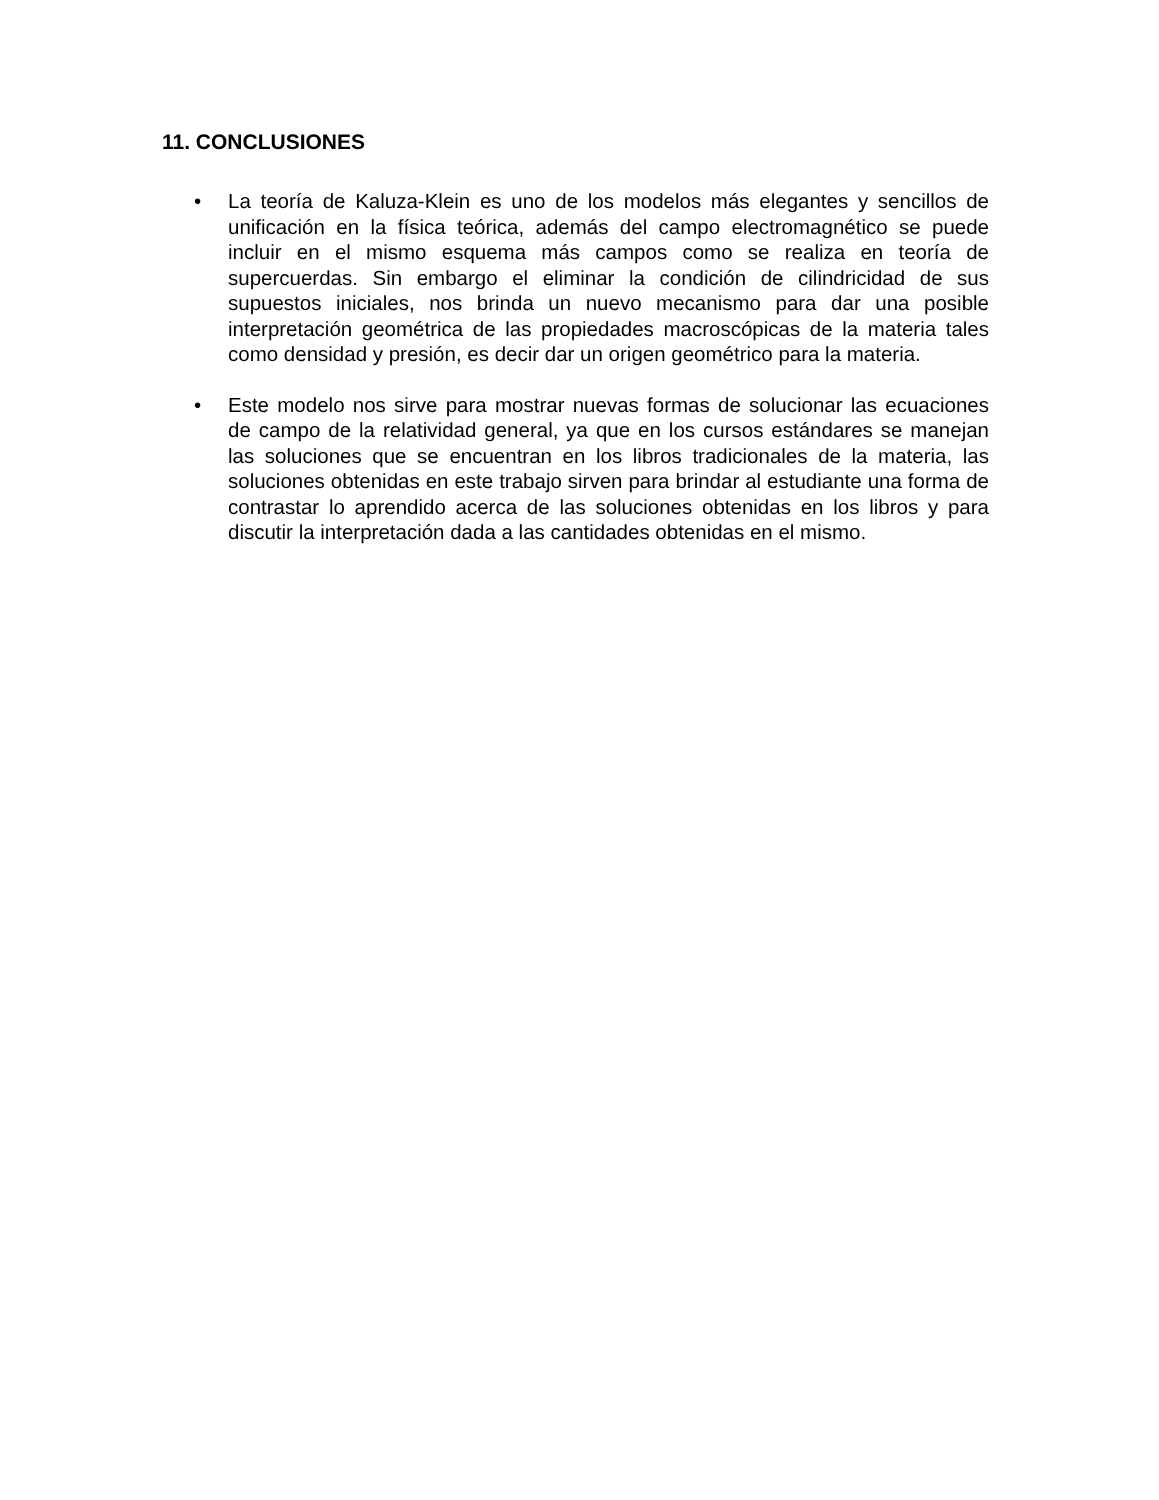11. CONCLUSIONES
• La teoría de Kaluza-Klein es uno de los modelos más elegantes y sencillos de unificación en la física teórica, además del campo electromagnético se puede incluir en el mismo esquema más campos como se realiza en teoría de supercuerdas. Sin embargo el eliminar la condición de cilindricidad de sus supuestos iniciales, nos brinda un nuevo mecanismo para dar una posible interpretación geométrica de las propiedades macroscópicas de la materia tales como densidad y presión, es decir dar un origen geométrico para la materia.
• Este modelo nos sirve para mostrar nuevas formas de solucionar las ecuaciones de campo de la relatividad general, ya que en los cursos estándares se manejan las soluciones que se encuentran en los libros tradicionales de la materia, las soluciones obtenidas en este trabajo sirven para brindar al estudiante una forma de contrastar lo aprendido acerca de las soluciones obtenidas en los libros y para discutir la interpretación dada a las cantidades obtenidas en el mismo.